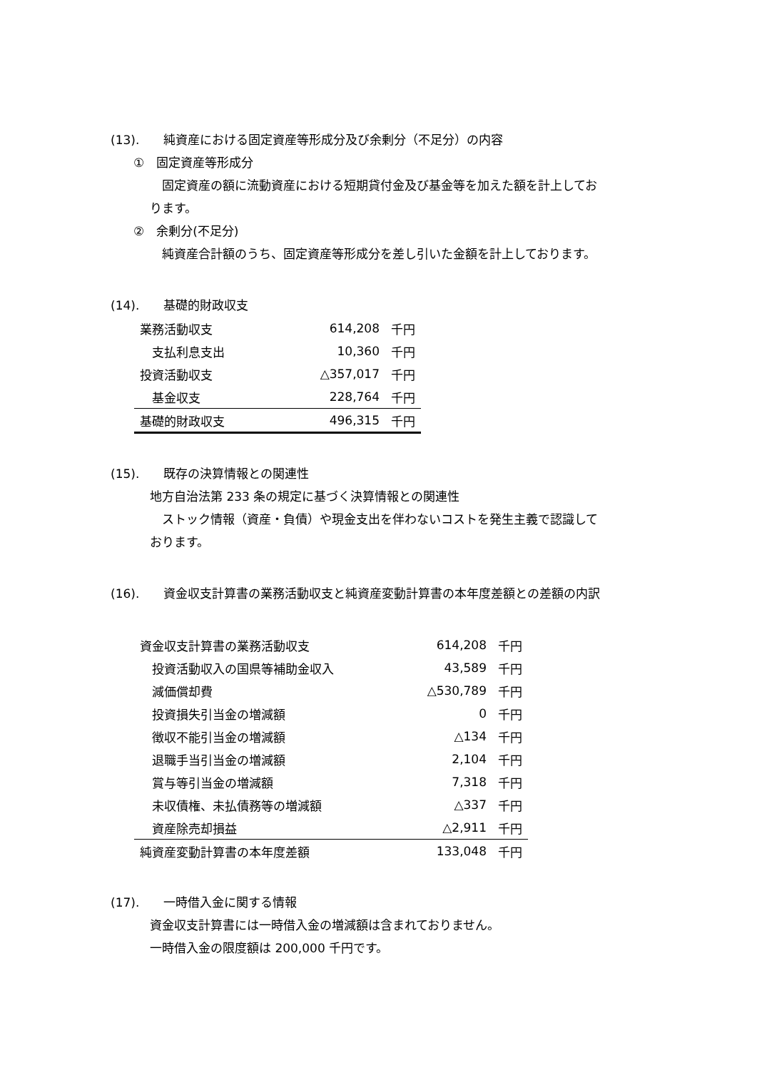(13).　　純資産における固定資産等形成分及び余剰分（不足分）の内容
①　固定資産等形成分
固定資産の額に流動資産における短期貸付金及び基金等を加えた額を計上してお
ります。
②　余剰分(不足分)
純資産合計額のうち、固定資産等形成分を差し引いた金額を計上しております。
(14).　　基礎的財政収支
| 業務活動収支 | 614,208 | 千円 |
| 支払利息支出 | 10,360 | 千円 |
| 投資活動収支 | △357,017 | 千円 |
| 基金収支 | 228,764 | 千円 |
| 基礎的財政収支 | 496,315 | 千円 |
(15).　　既存の決算情報との関連性
地方自治法第 233 条の規定に基づく決算情報との関連性
ストック情報（資産・負債）や現金支出を伴わないコストを発生主義で認識して
おります。
(16).　　資金収支計算書の業務活動収支と純資産変動計算書の本年度差額との差額の内訳
| 資金収支計算書の業務活動収支 | 614,208 | 千円 |
| 投資活動収入の国県等補助金収入 | 43,589 | 千円 |
| 減価償却費 | △530,789 | 千円 |
| 投資損失引当金の増減額 | 0 | 千円 |
| 徴収不能引当金の増減額 | △134 | 千円 |
| 退職手当引当金の増減額 | 2,104 | 千円 |
| 賞与等引当金の増減額 | 7,318 | 千円 |
| 未収債権、未払債務等の増減額 | △337 | 千円 |
| 資産除売却損益 | △2,911 | 千円 |
| 純資産変動計算書の本年度差額 | 133,048 | 千円 |
(17).　　一時借入金に関する情報
資金収支計算書には一時借入金の増減額は含まれておりません。
一時借入金の限度額は 200,000 千円です。